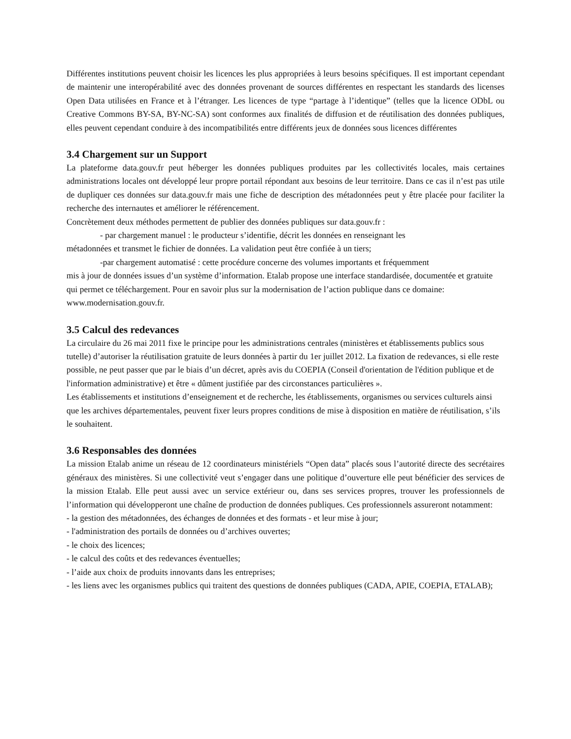Différentes institutions peuvent choisir les licences les plus appropriées à leurs besoins spécifiques. Il est important cependant de maintenir une interopérabilité avec des données provenant de sources différentes en respectant les standards des licenses Open Data utilisées en France et à l’étranger. Les licences de type “partage à l’identique” (telles que la licence ODbL ou Creative Commons BY-SA, BY-NC-SA) sont conformes aux finalités de diffusion et de réutilisation des données publiques, elles peuvent cependant conduire à des incompatibilités entre différents jeux de données sous licences différentes
3.4 Chargement sur un Support
La plateforme data.gouv.fr peut héberger les données publiques produites par les collectivités locales, mais certaines administrations locales ont développé leur propre portail répondant aux besoins de leur territoire. Dans ce cas il n’est pas utile de dupliquer ces données sur data.gouv.fr mais une fiche de description des métadonnées peut y être placée pour faciliter la recherche des internautes et améliorer le référencement.
Concrètement deux méthodes permettent de publier des données publiques sur data.gouv.fr :
- par chargement manuel : le producteur s’identifie, décrit les données en renseignant les
métadonnées et transmet le fichier de données. La validation peut être confiée à un tiers;
-par chargement automatisé : cette procédure concerne des volumes importants et fréquemment
mis à jour de données issues d’un système d’information. Etalab propose une interface standardisée, documentée et gratuite qui permet ce téléchargement. Pour en savoir plus sur la modernisation de l’action publique dans ce domaine: www.modernisation.gouv.fr.
3.5 Calcul des redevances
La circulaire du 26 mai 2011 fixe le principe pour les administrations centrales (ministères et établissements publics sous tutelle) d’autoriser la réutilisation gratuite de leurs données à partir du 1er juillet 2012. La fixation de redevances, si elle reste possible, ne peut passer que par le biais d’un décret, après avis du COEPIA (Conseil d'orientation de l'édition publique et de l'information administrative) et être « dûment justifiée par des circonstances particulières ».
Les établissements et institutions d’enseignement et de recherche, les établissements, organismes ou services culturels ainsi que les archives départementales, peuvent fixer leurs propres conditions de mise à disposition en matière de réutilisation, s’ils le souhaitent.
3.6 Responsables des données
La mission Etalab anime un réseau de 12 coordinateurs ministériels “Open data” placés sous l’autorité directe des secrétaires généraux des ministères. Si une collectivité veut s’engager dans une politique d’ouverture elle peut bénéficier des services de la mission Etalab. Elle peut aussi avec un service extérieur ou, dans ses services propres, trouver les professionnels de l’information qui développeront une chaîne de production de données publiques. Ces professionnels assureront notamment:
- la gestion des métadonnées, des échanges de données et des formats - et leur mise à jour;
- l'administration des portails de données ou d’archives ouvertes;
- le choix des licences;
- le calcul des coûts et des redevances éventuelles;
- l’aide aux choix de produits innovants dans les entreprises;
- les liens avec les organismes publics qui traitent des questions de données publiques (CADA, APIE, COEPIA, ETALAB);